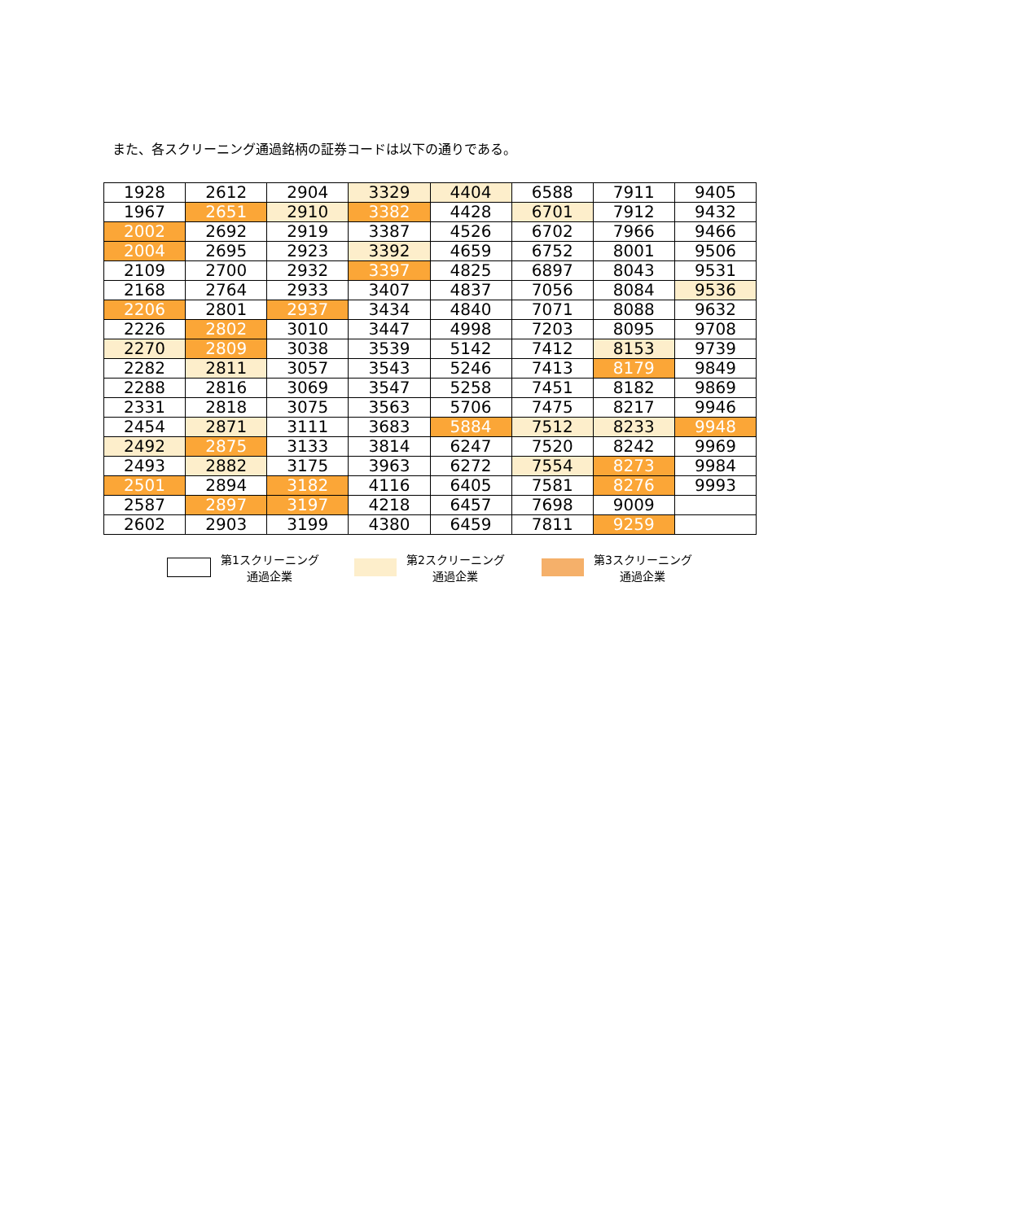また、各スクリーニング通過銘柄の証券コードは以下の通りである。
| 1928 | 2612 | 2904 | 3329 | 4404 | 6588 | 7911 | 9405 |
| 1967 | 2651 | 2910 | 3382 | 4428 | 6701 | 7912 | 9432 |
| 2002 | 2692 | 2919 | 3387 | 4526 | 6702 | 7966 | 9466 |
| 2004 | 2695 | 2923 | 3392 | 4659 | 6752 | 8001 | 9506 |
| 2109 | 2700 | 2932 | 3397 | 4825 | 6897 | 8043 | 9531 |
| 2168 | 2764 | 2933 | 3407 | 4837 | 7056 | 8084 | 9536 |
| 2206 | 2801 | 2937 | 3434 | 4840 | 7071 | 8088 | 9632 |
| 2226 | 2802 | 3010 | 3447 | 4998 | 7203 | 8095 | 9708 |
| 2270 | 2809 | 3038 | 3539 | 5142 | 7412 | 8153 | 9739 |
| 2282 | 2811 | 3057 | 3543 | 5246 | 7413 | 8179 | 9849 |
| 2288 | 2816 | 3069 | 3547 | 5258 | 7451 | 8182 | 9869 |
| 2331 | 2818 | 3075 | 3563 | 5706 | 7475 | 8217 | 9946 |
| 2454 | 2871 | 3111 | 3683 | 5884 | 7512 | 8233 | 9948 |
| 2492 | 2875 | 3133 | 3814 | 6247 | 7520 | 8242 | 9969 |
| 2493 | 2882 | 3175 | 3963 | 6272 | 7554 | 8273 | 9984 |
| 2501 | 2894 | 3182 | 4116 | 6405 | 7581 | 8276 | 9993 |
| 2587 | 2897 | 3197 | 4218 | 6457 | 7698 | 9009 | |
| 2602 | 2903 | 3199 | 4380 | 6459 | 7811 | 9259 | |
第1スクリーニング
通過企業
第2スクリーニング
通過企業
第3スクリーニング
通過企業